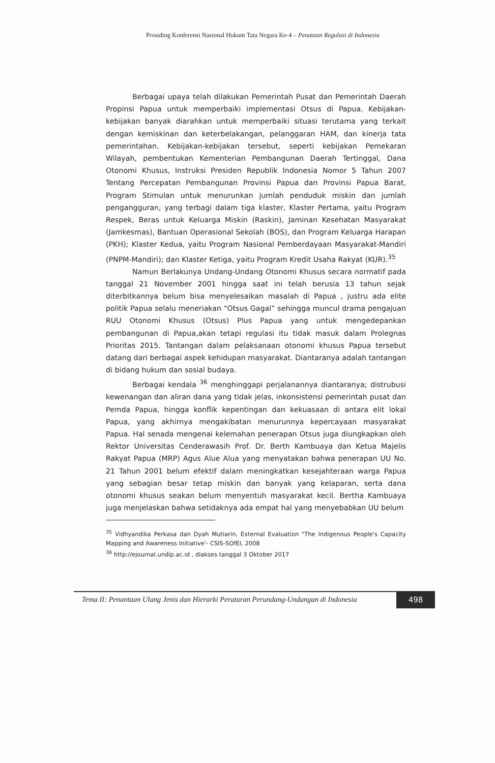Prosiding Konferensi Nasional Hukum Tata Negara Ke-4 – Penataan Regulasi di Indonesia
Berbagai upaya telah dilakukan Pemerintah Pusat dan Pemerintah Daerah Propinsi Papua untuk memperbaiki implementasi Otsus di Papua. Kebijakan-kebijakan banyak diarahkan untuk memperbaiki situasi terutama yang terkait dengan kemiskinan dan keterbelakangan, pelanggaran HAM, dan kinerja tata pemerintahan. Kebijakan-kebijakan tersebut, seperti kebijakan Pemekaran Wilayah, pembentukan Kementerian Pembangunan Daerah Tertinggal, Dana Otonomi Khusus, Instruksi Presiden Republik Indonesia Nomor 5 Tahun 2007 Tentang Percepatan Pembangunan Provinsi Papua dan Provinsi Papua Barat, Program Stimulan untuk menurunkan jumlah penduduk miskin dan jumlah pengangguran, yang terbagi dalam tiga klaster, Klaster Pertama, yaitu Program Respek, Beras untuk Keluarga Miskin (Raskin), Jaminan Kesehatan Masyarakat (Jamkesmas), Bantuan Operasional Sekolah (BOS), dan Program Keluarga Harapan (PKH); Klaster Kedua, yaitu Program Nasional Pemberdayaan Masyarakat-Mandiri (PNPM-Mandiri); dan Klaster Ketiga, yaitu Program Kredit Usaha Rakyat (KUR).<sup>35</sup>
Namun Berlakunya Undang-Undang Otonomi Khusus secara normatif pada tanggal 21 November 2001 hingga saat ini telah berusia 13 tahun sejak diterbitkannya belum bisa menyelesaikan masalah di Papua , justru ada elite politik Papua selalu meneriakan “Otsus Gagal” sehingga muncul drama pengajuan RUU Otonomi Khusus (Otsus) Plus Papua yang untuk mengedepankan pembangunan di Papua,akan tetapi regulasi itu tidak masuk dalam Prolegnas Prioritas 2015. Tantangan dalam pelaksanaan otonomi khusus Papua tersebut datang dari berbagai aspek kehidupan masyarakat. Diantaranya adalah tantangan di bidang hukum dan sosial budaya.
Berbagai kendala <sup>36</sup> menghinggapi perjalanannya diantaranya; distrubusi kewenangan dan aliran dana yang tidak jelas, inkonsistensi pemerintah pusat dan Pemda Papua, hingga konflik kepentingan dan kekuasaan di antara elit lokal Papua, yang akhirnya mengakibatan menurunnya kepercayaan masyarakat Papua. Hal senada mengenai kelemahan penerapan Otsus juga diungkapkan oleh Rektor Universitas Cenderawasih Prof. Dr. Berth Kambuaya dan Ketua Majelis Rakyat Papua (MRP) Agus Alue Alua yang menyatakan bahwa penerapan UU No. 21 Tahun 2001 belum efektif dalam meningkatkan kesejahteraan warga Papua yang sebagian besar tetap miskin dan banyak yang kelaparan, serta dana otonomi khusus seakan belum menyentuh masyarakat kecil. Bertha Kambuaya juga menjelaskan bahwa setidaknya ada empat hal yang menyebabkan UU belum
<sup>35</sup> Vidhyandika Perkasa dan Dyah Mutiarin, External Evaluation "The Indigenous People's Capacity Mapping and Awareness Initiative'- CSIS-SOfEI, 2008
<sup>36</sup> http://ejournal.undip.ac.id , diakses tanggal 3 Oktober 2017
Tema II: Penantaan Ulang Jenis dan Hierarki Peraturan Perundang-Undangan di Indonesia
498